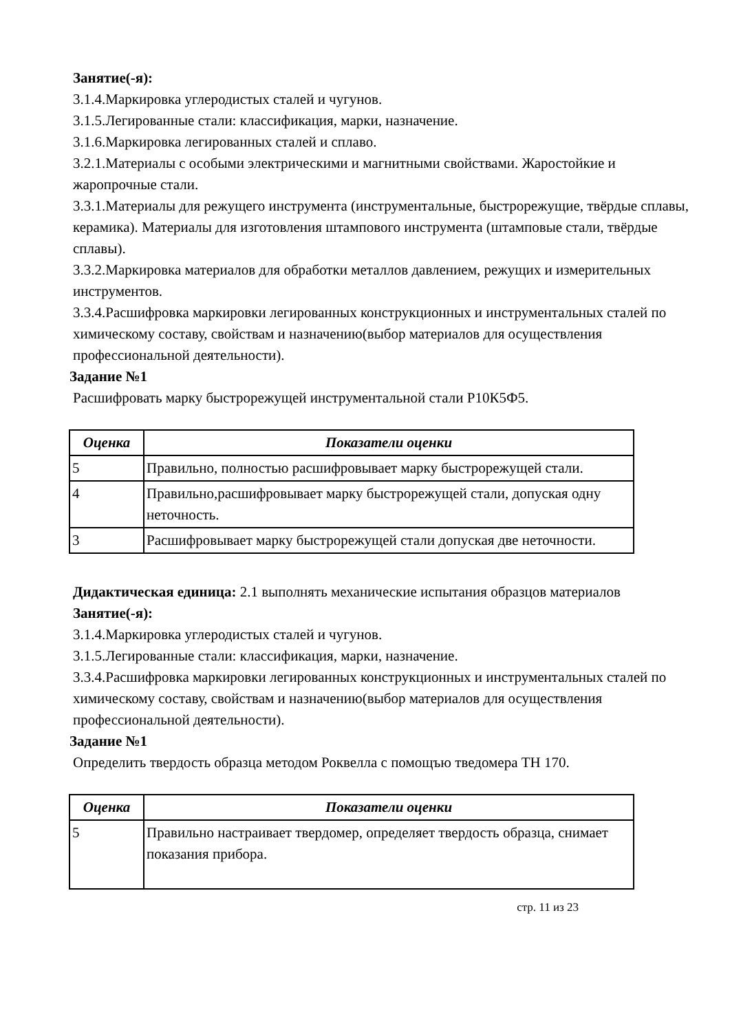Занятие(-я):
3.1.4.Маркировка углеродистых сталей и чугунов.
3.1.5.Легированные стали: классификация, марки, назначение.
3.1.6.Маркировка легированных сталей и сплаво.
3.2.1.Материалы с особыми электрическими и магнитными свойствами. Жаростойкие и жаропрочные стали.
3.3.1.Материалы для режущего инструмента (инструментальные, быстрорежущие, твёрдые сплавы, керамика). Материалы для изготовления штампового инструмента (штамповые стали, твёрдые сплавы).
3.3.2.Маркировка материалов для обработки металлов давлением, режущих и измерительных инструментов.
3.3.4.Расшифровка маркировки легированных конструкционных и инструментальных сталей по химическому составу, свойствам и назначению(выбор материалов для осуществления профессиональной деятельности).
Задание №1
Расшифровать марку быстрорежущей инструментальной стали Р10К5Ф5.
| Оценка | Показатели оценки |
| --- | --- |
| 5 | Правильно, полностью расшифровывает марку быстрорежущей стали. |
| 4 | Правильно,расшифровывает марку быстрорежущей стали, допуская одну неточность. |
| 3 | Расшифровывает марку быстрорежущей стали допуская две неточности. |
Дидактическая единица: 2.1 выполнять механические испытания образцов материалов
Занятие(-я):
3.1.4.Маркировка углеродистых сталей и чугунов.
3.1.5.Легированные стали: классификация, марки, назначение.
3.3.4.Расшифровка маркировки легированных конструкционных и инструментальных сталей по химическому составу, свойствам и назначению(выбор материалов для осуществления профессиональной деятельности).
Задание №1
Определить твердость образца методом Роквелла с помощъю тведомера ТН 170.
| Оценка | Показатели оценки |
| --- | --- |
| 5 | Правильно настраивает твердомер, определяет твердость образца, снимает показания прибора. |
стр. 11 из 23